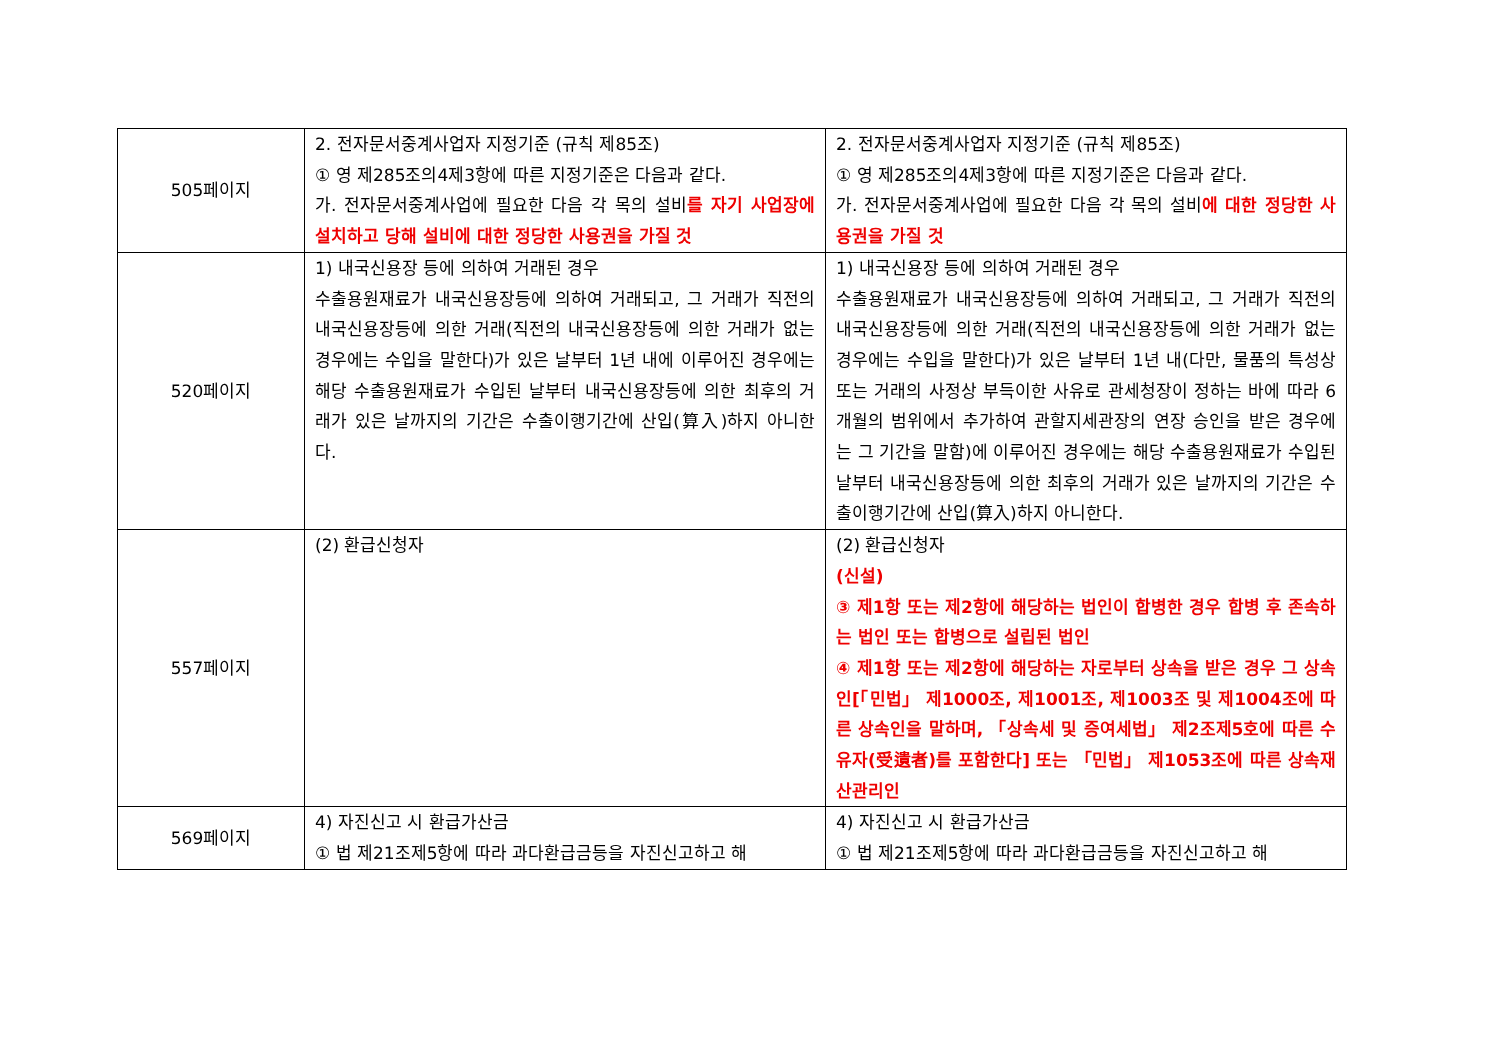| 505페이지 | 2. 전자문서중계사업자 지정기준 (규칙 제85조) ① 영 제285조의4제3항에 따른 지정기준은 다음과 같다. 가. 전자문서중계사업에 필요한 다음 각 목의 설비 를 자기 사업장에 설치하고 당해 설비에 대한 정당한 사용권을 가질 것 | 2. 전자문서중계사업자 지정기준 (규칙 제85조) ① 영 제285조의4제3항에 따른 지정기준은 다음과 같다. 가. 전자문서중계사업에 필요한 다음 각 목의 설비 에 대한 정당한 사용권을 가질 것 |
| 520페이지 | 1) 내국신용장 등에 의하여 거래된 경우 수출용원재료가 내국신용장등에 의하여 거래되고, 그 거래가 직전의 내국신용장등에 의한 거래(직전의 내국신용장등에 의한 거래가 없는 경우에는 수입을 말한다)가 있은 날부터 1년 내에 이루어진 경우에는 해당 수출용원재료가 수입된 날부터 내국신용장등에 의한 최후의 거래가 있은 날까지의 기간은 수출이행기간에 산입(算入)하지 아니한다. | 1) 내국신용장 등에 의하여 거래된 경우 수출용원재료가 내국신용장등에 의하여 거래되고, 그 거래가 직전의 내국신용장등에 의한 거래(직전의 내국신용장등에 의한 거래가 없는 경우에는 수입을 말한다)가 있은 날부터 1년 내(다만, 물품의 특성상 또는 거래의 사정상 부득이한 사유로 관세청장이 정하는 바에 따라 6개월의 범위에서 추가하여 관할지세관장의 연장 승인을 받은 경우에는 그 기간을 말함)에 이루어진 경우에는 해당 수출용원재료가 수입된 날부터 내국신용장등에 의한 최후의 거래가 있은 날까지의 기간은 수출이행기간에 산입(算入)하지 아니한다. |
| 557페이지 | (2) 환급신청자 | (2) 환급신청자 (신설) ③ 제1항 또는 제2항에 해당하는 법인이 합병한 경우 합병 후 존속하는 법인 또는 합병으로 설립된 법인 ④ 제1항 또는 제2항에 해당하는 자로부터 상속을 받은 경우 그 상속인[「민법」 제1000조, 제1001조, 제1003조 및 제1004조에 따른 상속인을 말하며, 「상속세 및 증여세법」 제2조제5호에 따른 수유자(受遺者)를 포함한다] 또는 「민법」 제1053조에 따른 상속재산관리인 |
| 569페이지 | 4) 자진신고 시 환급가산금 ① 법 제21조제5항에 따라 과다환급금등을 자진신고하고 해 | 4) 자진신고 시 환급가산금 ① 법 제21조제5항에 따라 과다환급금등을 자진신고하고 해 |